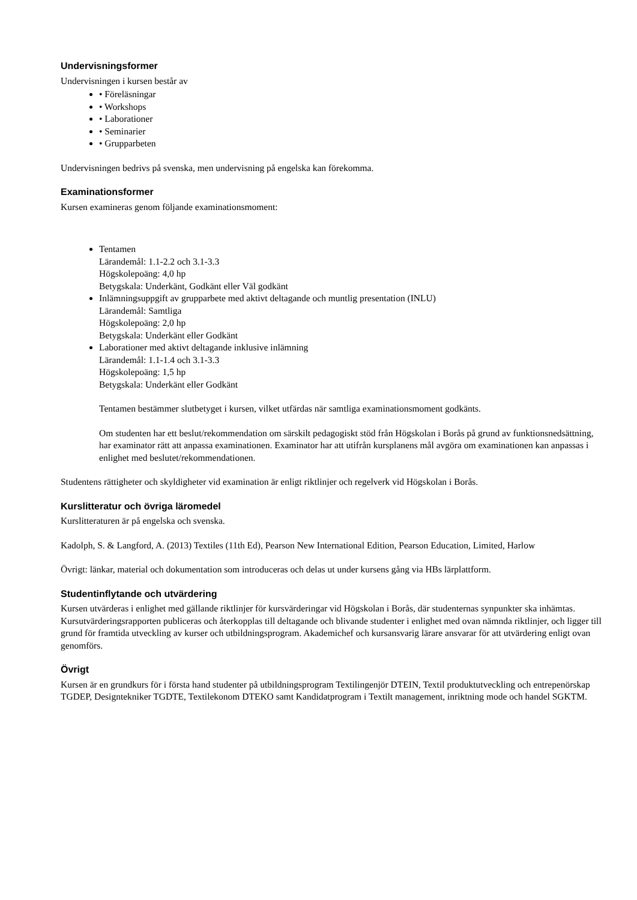Undervisningsformer
Undervisningen i kursen består av
• Föreläsningar
• Workshops
• Laborationer
• Seminarier
• Grupparbeten
Undervisningen bedrivs på svenska, men undervisning på engelska kan förekomma.
Examinationsformer
Kursen examineras genom följande examinationsmoment:
Tentamen
Lärandemål: 1.1-2.2 och 3.1-3.3
Högskolepoäng: 4,0 hp
Betygskala: Underkänt, Godkänt eller Väl godkänt
Inlämningsuppgift av grupparbete med aktivt deltagande och muntlig presentation (INLU)
Lärandemål: Samtliga
Högskolepoäng: 2,0 hp
Betygskala: Underkänt eller Godkänt
Laborationer med aktivt deltagande inklusive inlämning
Lärandemål: 1.1-1.4 och 3.1-3.3
Högskolepoäng: 1,5 hp
Betygskala: Underkänt eller Godkänt
Tentamen bestämmer slutbetyget i kursen, vilket utfärdas när samtliga examinationsmoment godkänts.
Om studenten har ett beslut/rekommendation om särskilt pedagogiskt stöd från Högskolan i Borås på grund av funktionsnedsättning, har examinator rätt att anpassa examinationen. Examinator har att utifrån kursplanens mål avgöra om examinationen kan anpassas i enlighet med beslutet/rekommendationen.
Studentens rättigheter och skyldigheter vid examination är enligt riktlinjer och regelverk vid Högskolan i Borås.
Kurslitteratur och övriga läromedel
Kurslitteraturen är på engelska och svenska.
Kadolph, S. & Langford, A. (2013) Textiles (11th Ed), Pearson New International Edition, Pearson Education, Limited, Harlow
Övrigt: länkar, material och dokumentation som introduceras och delas ut under kursens gång via HBs lärplattform.
Studentinflytande och utvärdering
Kursen utvärderas i enlighet med gällande riktlinjer för kursvärderingar vid Högskolan i Borås, där studenternas synpunkter ska inhämtas. Kursutvärderingsrapporten publiceras och återkopplas till deltagande och blivande studenter i enlighet med ovan nämnda riktlinjer, och ligger till grund för framtida utveckling av kurser och utbildningsprogram. Akademichef och kursansvarig lärare ansvarar för att utvärdering enligt ovan genomförs.
Övrigt
Kursen är en grundkurs för i första hand studenter på utbildningsprogram Textilingenjör DTEIN, Textil produktutveckling och entrepenörskap TGDEP, Designtekniker TGDTE, Textilekonom DTEKO samt Kandidatprogram i Textilt management, inriktning mode och handel SGKTM.